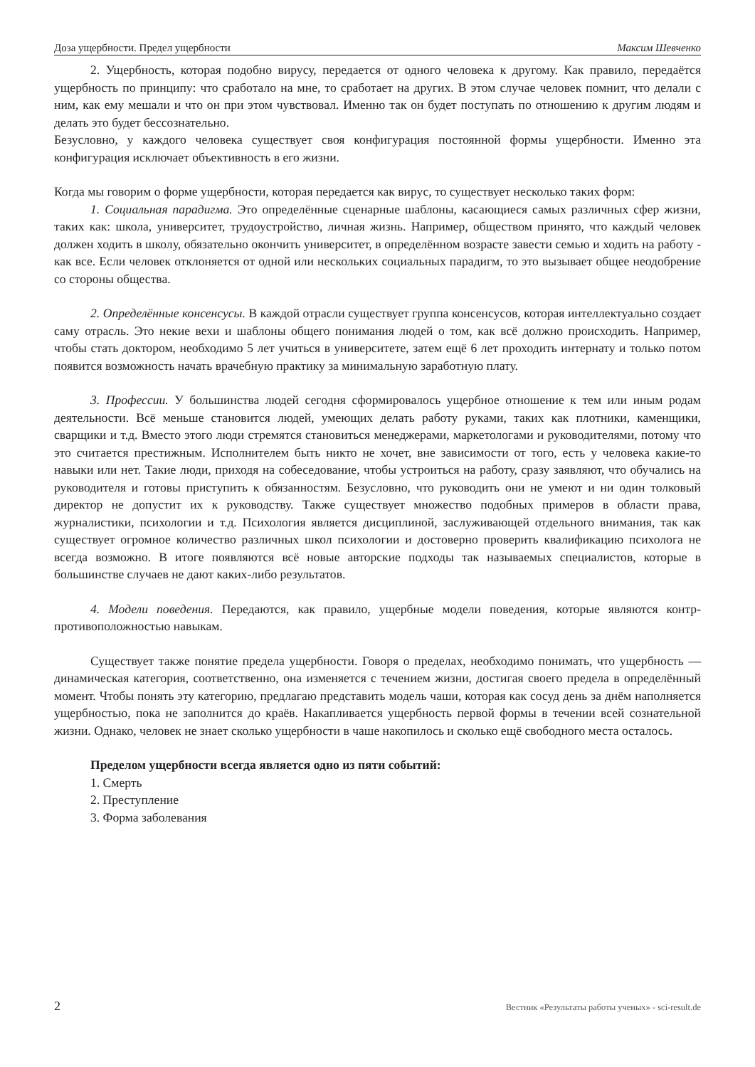Доза ущербности. Предел ущербности Максим Шевченко
2. Ущербность, которая подобно вирусу, передается от одного человека к другому. Как правило, передаётся ущербность по принципу: что сработало на мне, то сработает на других. В этом случае человек помнит, что делали с ним, как ему мешали и что он при этом чувствовал. Именно так он будет поступать по отношению к другим людям и делать это будет бессознательно.
Безусловно, у каждого человека существует своя конфигурация постоянной формы ущербности. Именно эта конфигурация исключает объективность в его жизни.
Когда мы говорим о форме ущербности, которая передается как вирус, то существует несколько таких форм:
1. Социальная парадигма. Это определённые сценарные шаблоны, касающиеся самых различных сфер жизни, таких как: школа, университет, трудоустройство, личная жизнь. Например, обществом принято, что каждый человек должен ходить в школу, обязательно окончить университет, в определённом возрасте завести семью и ходить на работу - как все. Если человек отклоняется от одной или нескольких социальных парадигм, то это вызывает общее неодобрение со стороны общества.
2. Определённые консенсусы. В каждой отрасли существует группа консенсусов, которая интеллектуально создает саму отрасль. Это некие вехи и шаблоны общего понимания людей о том, как всё должно происходить. Например, чтобы стать доктором, необходимо 5 лет учиться в университете, затем ещё 6 лет проходить интернату и только потом появится возможность начать врачебную практику за минимальную заработную плату.
3. Профессии. У большинства людей сегодня сформировалось ущербное отношение к тем или иным родам деятельности. Всё меньше становится людей, умеющих делать работу руками, таких как плотники, каменщики, сварщики и т.д. Вместо этого люди стремятся становиться менеджерами, маркетологами и руководителями, потому что это считается престижным. Исполнителем быть никто не хочет, вне зависимости от того, есть у человека какие-то навыки или нет. Такие люди, приходя на собеседование, чтобы устроиться на работу, сразу заявляют, что обучались на руководителя и готовы приступить к обязанностям. Безусловно, что руководить они не умеют и ни один толковый директор не допустит их к руководству. Также существует множество подобных примеров в области права, журналистики, психологии и т.д. Психология является дисциплиной, заслуживающей отдельного внимания, так как существует огромное количество различных школ психологии и достоверно проверить квалификацию психолога не всегда возможно. В итоге появляются всё новые авторские подходы так называемых специалистов, которые в большинстве случаев не дают каких-либо результатов.
4. Модели поведения. Передаются, как правило, ущербные модели поведения, которые являются контр-противоположностью навыкам.
Существует также понятие предела ущербности. Говоря о пределах, необходимо понимать, что ущербность — динамическая категория, соответственно, она изменяется с течением жизни, достигая своего предела в определённый момент. Чтобы понять эту категорию, предлагаю представить модель чаши, которая как сосуд день за днём наполняется ущербностью, пока не заполнится до краёв. Накапливается ущербность первой формы в течении всей сознательной жизни. Однако, человек не знает сколько ущербности в чаше накопилось и сколько ещё свободного места осталось.
Пределом ущербности всегда является одно из пяти событий:
1. Смерть
2. Преступление
3. Форма заболевания
2 Вестник «Результаты работы ученых» - sci-result.de